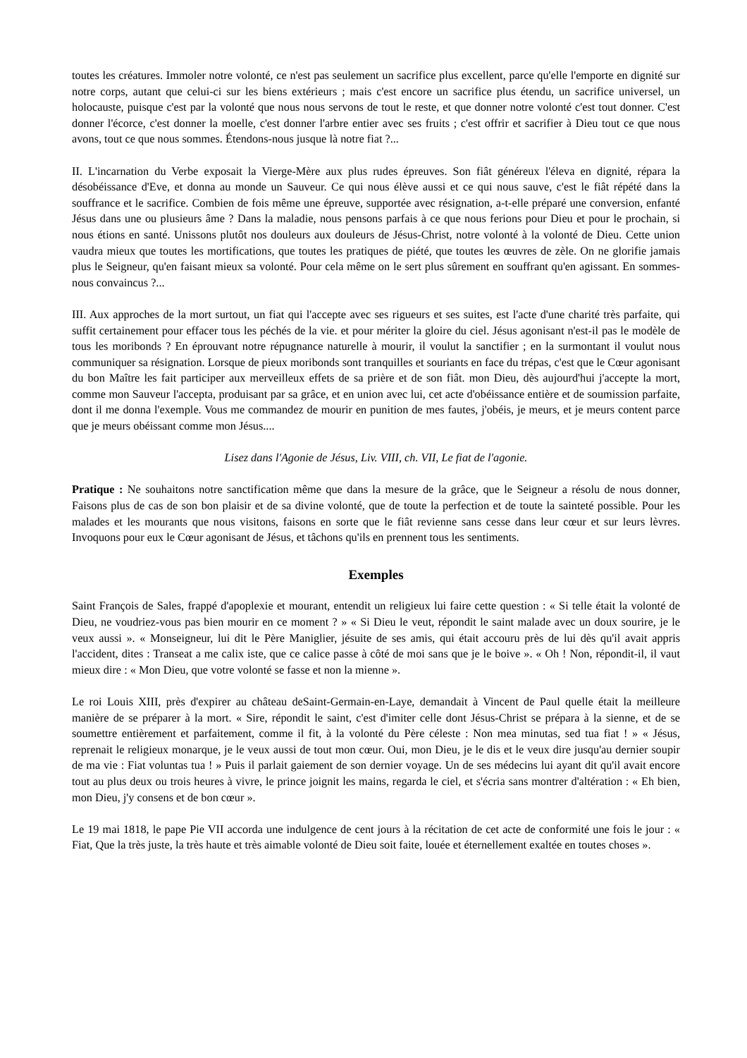toutes les créatures. Immoler notre volonté, ce n'est pas seulement un sacrifice plus excellent, parce qu'elle l'emporte en dignité sur notre corps, autant que celui-ci sur les biens extérieurs ; mais c'est encore un sacrifice plus étendu, un sacrifice universel, un holocauste, puisque c'est par la volonté que nous nous servons de tout le reste, et que donner notre volonté c'est tout donner. C'est donner l'écorce, c'est donner la moelle, c'est donner l'arbre entier avec ses fruits ; c'est offrir et sacrifier à Dieu tout ce que nous avons, tout ce que nous sommes. Étendons-nous jusque là notre fiat ?...
II. L'incarnation du Verbe exposait la Vierge-Mère aux plus rudes épreuves. Son fiât généreux l'éleva en dignité, répara la désobéissance d'Eve, et donna au monde un Sauveur. Ce qui nous élève aussi et ce qui nous sauve, c'est le fiât répété dans la souffrance et le sacrifice. Combien de fois même une épreuve, supportée avec résignation, a-t-elle préparé une conversion, enfanté Jésus dans une ou plusieurs âme ? Dans la maladie, nous pensons parfais à ce que nous ferions pour Dieu et pour le prochain, si nous étions en santé. Unissons plutôt nos douleurs aux douleurs de Jésus-Christ, notre volonté à la volonté de Dieu. Cette union vaudra mieux que toutes les mortifications, que toutes les pratiques de piété, que toutes les œuvres de zèle. On ne glorifie jamais plus le Seigneur, qu'en faisant mieux sa volonté. Pour cela même on le sert plus sûrement en souffrant qu'en agissant. En sommes-nous convaincus ?...
III. Aux approches de la mort surtout, un fiat qui l'accepte avec ses rigueurs et ses suites, est l'acte d'une charité très parfaite, qui suffit certainement pour effacer tous les péchés de la vie. et pour mériter la gloire du ciel. Jésus agonisant n'est-il pas le modèle de tous les moribonds ? En éprouvant notre répugnance naturelle à mourir, il voulut la sanctifier ; en la surmontant il voulut nous communiquer sa résignation. Lorsque de pieux moribonds sont tranquilles et souriants en face du trépas, c'est que le Cœur agonisant du bon Maître les fait participer aux merveilleux effets de sa prière et de son fiât. mon Dieu, dès aujourd'hui j'accepte la mort, comme mon Sauveur l'accepta, produisant par sa grâce, et en union avec lui, cet acte d'obéissance entière et de soumission parfaite, dont il me donna l'exemple. Vous me commandez de mourir en punition de mes fautes, j'obéis, je meurs, et je meurs content parce que je meurs obéissant comme mon Jésus....
Lisez dans l'Agonie de Jésus, Liv. VIII, ch. VII, Le fiat de l'agonie.
Pratique : Ne souhaitons notre sanctification même que dans la mesure de la grâce, que le Seigneur a résolu de nous donner, Faisons plus de cas de son bon plaisir et de sa divine volonté, que de toute la perfection et de toute la sainteté possible. Pour les malades et les mourants que nous visitons, faisons en sorte que le fiât revienne sans cesse dans leur cœur et sur leurs lèvres. Invoquons pour eux le Cœur agonisant de Jésus, et tâchons qu'ils en prennent tous les sentiments.
Exemples
Saint François de Sales, frappé d'apoplexie et mourant, entendit un religieux lui faire cette question : « Si telle était la volonté de Dieu, ne voudriez-vous pas bien mourir en ce moment ? » « Si Dieu le veut, répondit le saint malade avec un doux sourire, je le veux aussi ». « Monseigneur, lui dit le Père Maniglier, jésuite de ses amis, qui était accouru près de lui dès qu'il avait appris l'accident, dites : Transeat a me calix iste, que ce calice passe à côté de moi sans que je le boive ». « Oh ! Non, répondit-il, il vaut mieux dire : « Mon Dieu, que votre volonté se fasse et non la mienne ».
Le roi Louis XIII, près d'expirer au château deSaint-Germain-en-Laye, demandait à Vincent de Paul quelle était la meilleure manière de se préparer à la mort. « Sire, répondit le saint, c'est d'imiter celle dont Jésus-Christ se prépara à la sienne, et de se soumettre entièrement et parfaitement, comme il fit, à la volonté du Père céleste : Non mea minutas, sed tua fiat ! » « Jésus, reprenait le religieux monarque, je le veux aussi de tout mon cœur. Oui, mon Dieu, je le dis et le veux dire jusqu'au dernier soupir de ma vie : Fiat voluntas tua ! » Puis il parlait gaiement de son dernier voyage. Un de ses médecins lui ayant dit qu'il avait encore tout au plus deux ou trois heures à vivre, le prince joignit les mains, regarda le ciel, et s'écria sans montrer d'altération : « Eh bien, mon Dieu, j'y consens et de bon cœur ».
Le 19 mai 1818, le pape Pie VII accorda une indulgence de cent jours à la récitation de cet acte de conformité une fois le jour : « Fiat, Que la très juste, la très haute et très aimable volonté de Dieu soit faite, louée et éternellement exaltée en toutes choses ».